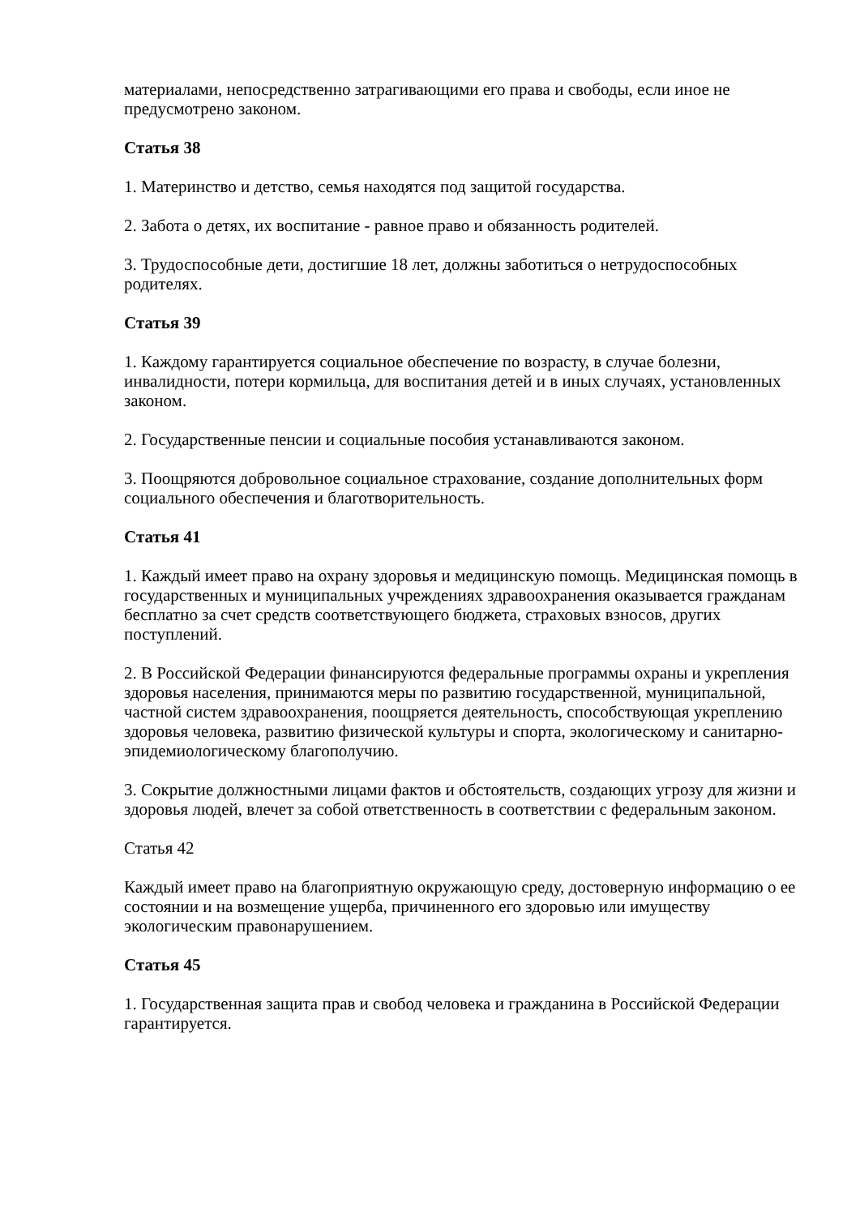материалами, непосредственно затрагивающими его права и свободы, если иное не предусмотрено законом.
Статья 38
1. Материнство и детство, семья находятся под защитой государства.
2. Забота о детях, их воспитание - равное право и обязанность родителей.
3. Трудоспособные дети, достигшие 18 лет, должны заботиться о нетрудоспособных родителях.
Статья 39
1. Каждому гарантируется социальное обеспечение по возрасту, в случае болезни, инвалидности, потери кормильца, для воспитания детей и в иных случаях, установленных законом.
2. Государственные пенсии и социальные пособия устанавливаются законом.
3. Поощряются добровольное социальное страхование, создание дополнительных форм социального обеспечения и благотворительность.
Статья 41
1. Каждый имеет право на охрану здоровья и медицинскую помощь. Медицинская помощь в государственных и муниципальных учреждениях здравоохранения оказывается гражданам бесплатно за счет средств соответствующего бюджета, страховых взносов, других поступлений.
2. В Российской Федерации финансируются федеральные программы охраны и укрепления здоровья населения, принимаются меры по развитию государственной, муниципальной, частной систем здравоохранения, поощряется деятельность, способствующая укреплению здоровья человека, развитию физической культуры и спорта, экологическому и санитарно-эпидемиологическому благополучию.
3. Сокрытие должностными лицами фактов и обстоятельств, создающих угрозу для жизни и здоровья людей, влечет за собой ответственность в соответствии с федеральным законом.
Статья 42
Каждый имеет право на благоприятную окружающую среду, достоверную информацию о ее состоянии и на возмещение ущерба, причиненного его здоровью или имуществу экологическим правонарушением.
Статья 45
1. Государственная защита прав и свобод человека и гражданина в Российской Федерации гарантируется.